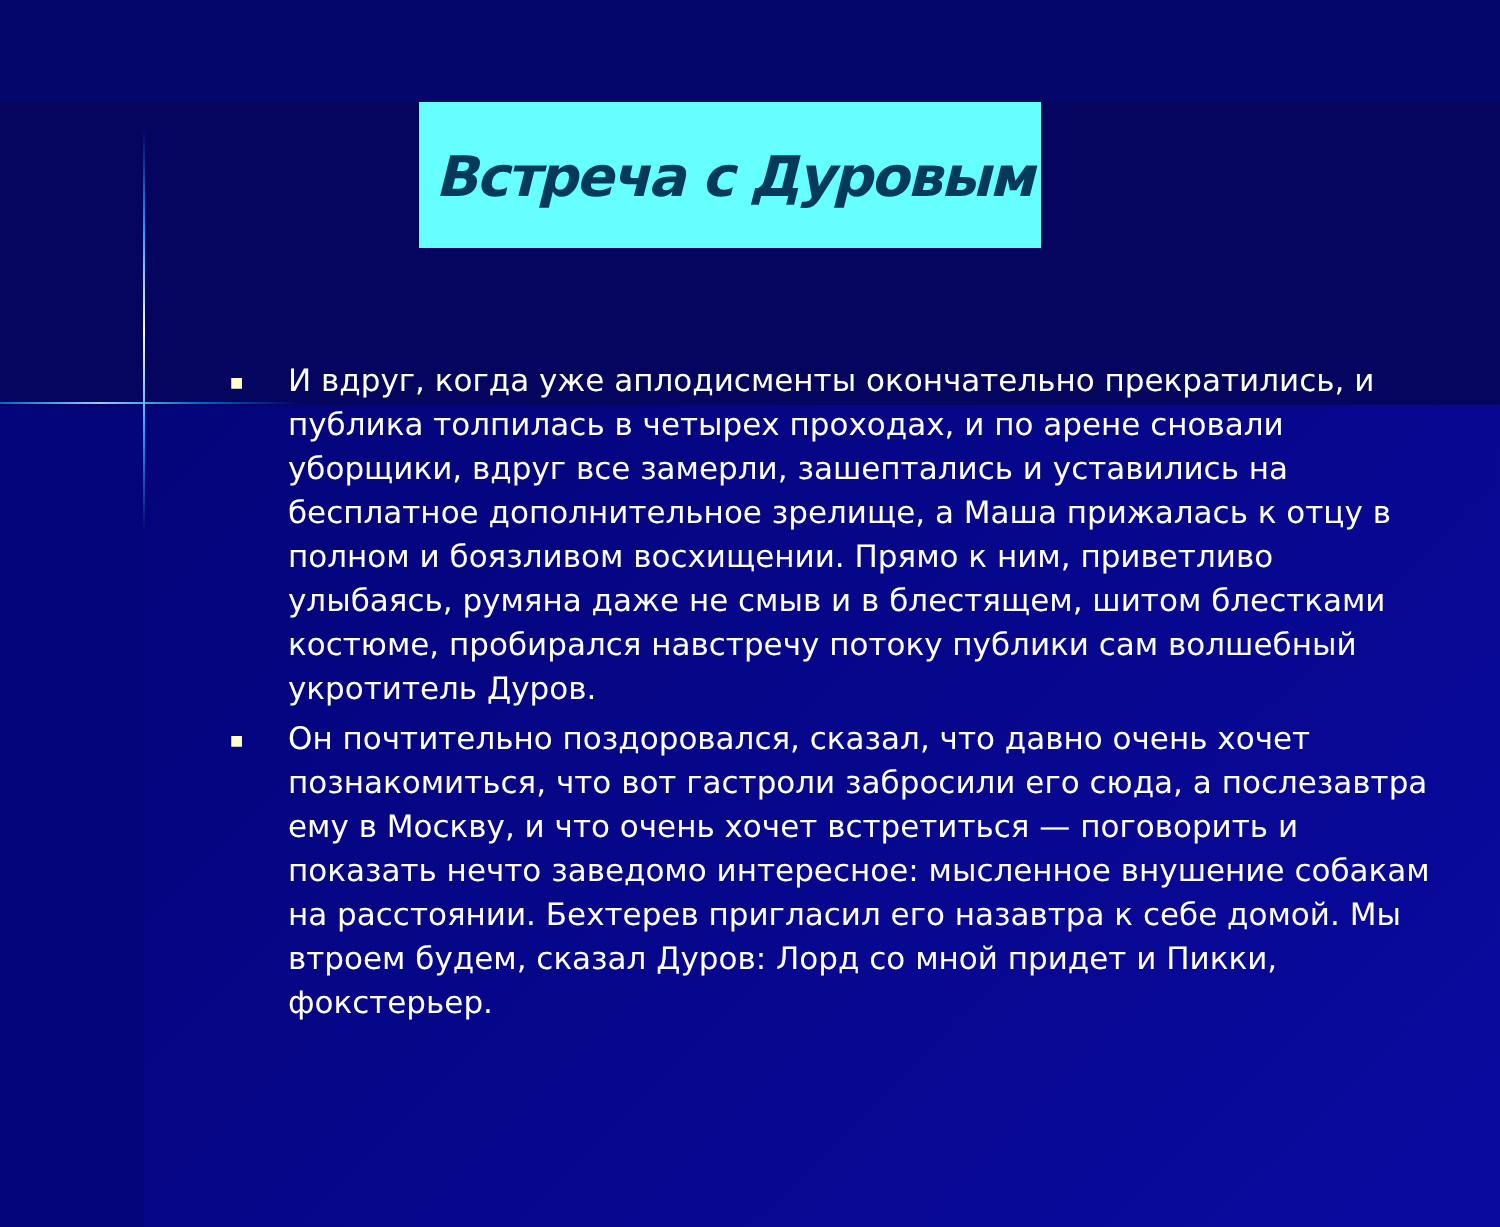Встреча с Дуровым
■ И вдруг, когда уже аплодисменты окончательно прекратились, и публика толпилась в четырех проходах, и по арене сновали уборщики, вдруг все замерли, зашептались и уставились на бесплатное дополнительное зрелище, а Маша прижалась к отцу в полном и боязливом восхищении. Прямо к ним, приветливо улыбаясь, румяна даже не смыв и в блестящем, шитом блестками костюме, пробирался навстречу потоку публики сам волшебный укротитель Дуров.
■ Он почтительно поздоровался, сказал, что давно очень хочет познакомиться, что вот гастроли забросили его сюда, а послезавтра ему в Москву, и что очень хочет встретиться — поговорить и показать нечто заведомо интересное: мысленное внушение собакам на расстоянии. Бехтерев пригласил его назавтра к себе домой. Мы втроем будем, сказал Дуров: Лорд со мной придет и Пикки, фокстерьер.